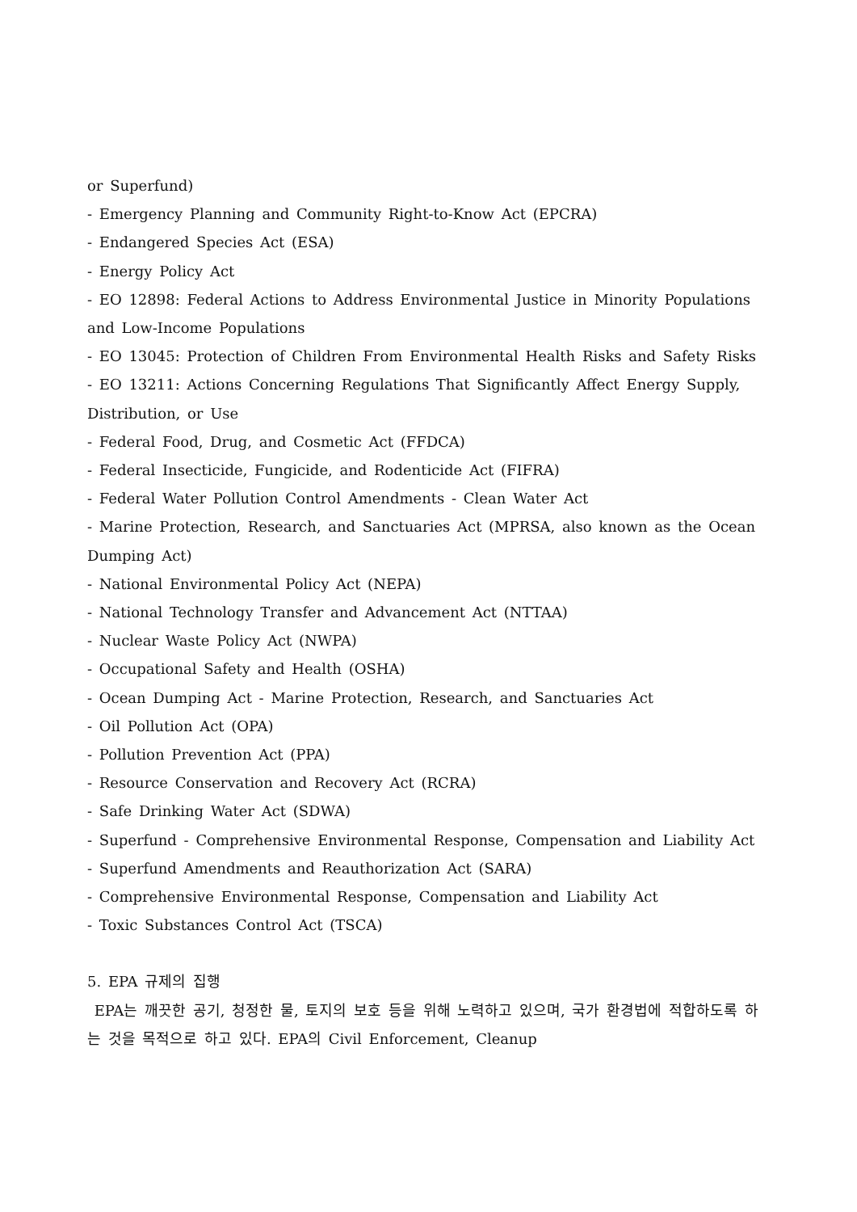or Superfund)
- Emergency Planning and Community Right-to-Know Act (EPCRA)
- Endangered Species Act (ESA)
- Energy Policy Act
- EO 12898: Federal Actions to Address Environmental Justice in Minority Populations and Low-Income Populations
- EO 13045: Protection of Children From Environmental Health Risks and Safety Risks
- EO 13211: Actions Concerning Regulations That Significantly Affect Energy Supply, Distribution, or Use
- Federal Food, Drug, and Cosmetic Act (FFDCA)
- Federal Insecticide, Fungicide, and Rodenticide Act (FIFRA)
- Federal Water Pollution Control Amendments - Clean Water Act
- Marine Protection, Research, and Sanctuaries Act (MPRSA, also known as the Ocean Dumping Act)
- National Environmental Policy Act (NEPA)
- National Technology Transfer and Advancement Act (NTTAA)
- Nuclear Waste Policy Act (NWPA)
- Occupational Safety and Health (OSHA)
- Ocean Dumping Act - Marine Protection, Research, and Sanctuaries Act
- Oil Pollution Act (OPA)
- Pollution Prevention Act (PPA)
- Resource Conservation and Recovery Act (RCRA)
- Safe Drinking Water Act (SDWA)
- Superfund - Comprehensive Environmental Response, Compensation and Liability Act
- Superfund Amendments and Reauthorization Act (SARA)
- Comprehensive Environmental Response, Compensation and Liability Act
- Toxic Substances Control Act (TSCA)
5. EPA 규제의 집행
EPA는 깨끗한 공기, 청정한 물, 토지의 보호 등을 위해 노력하고 있으며, 국가 환경법에 적합하도록 하는 것을 목적으로 하고 있다. EPA의 Civil Enforcement, Cleanup